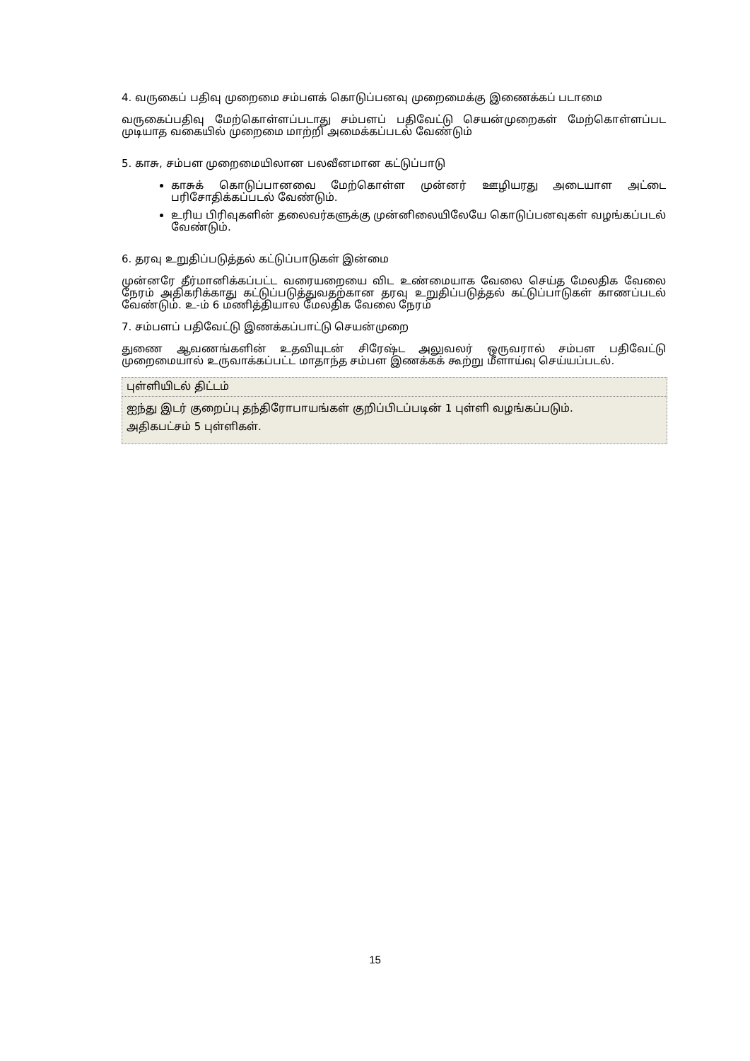4. வருகைப் பதிவு முறைமை சம்பளக் கொடுப்பனவு முறைமைக்கு இணைக்கப் படாமை
வருகைப்பதிவு மேற்கொள்ளப்படாது சம்பளப் பதிவேட்டு செயன்முறைகள் மேற்கொள்ளப்பட முடியாத வகையில் முறைமை மாற்றி அமைக்கப்படல் வேண்டும்
5. காசு, சம்பள முறைமையிலான பலவீனமான கட்டுப்பாடு
காசுக் கொடுப்பானவை மேற்கொள்ள முன்னர் ஊழியரது அடையாள அட்டை பரிசோதிக்கப்படல் வேண்டும்.
உரிய பிரிவுகளின் தலைவர்களுக்கு முன்னிலையிலேயே கொடுப்பனவுகள் வழங்கப்படல் வேண்டும்.
6. தரவு உறுதிப்படுத்தல் கட்டுப்பாடுகள் இன்மை
முன்னரே தீர்மானிக்கப்பட்ட வரையறையை விட உண்மையாக வேலை செய்த மேலதிக வேலை நேரம் அதிகரிக்காது கட்டுப்படுத்துவதற்கான தரவு உறுதிப்படுத்தல் கட்டுப்பாடுகள் காணப்படல் வேண்டும். உ-ம் 6 மணித்தியால மேலதிக வேலை நேரம்
7. சம்பளப் பதிவேட்டு இணக்கப்பாட்டு செயன்முறை
துணை ஆவணங்களின் உதவியுடன் சிரேஷ்ட அலுவலர் ஒருவரால் சம்பள பதிவேட்டு முறைமையால் உருவாக்கப்பட்ட மாதாந்த சம்பள இணக்கக் கூற்று மீளாய்வு செய்யப்படல்.
| புள்ளியிடல் திட்டம் |
| ஐந்து இடர் குறைப்பு தந்திரோபாயங்கள் குறிப்பிடப்படின் 1 புள்ளி வழங்கப்படும். அதிகபட்சம் 5 புள்ளிகள். |
15